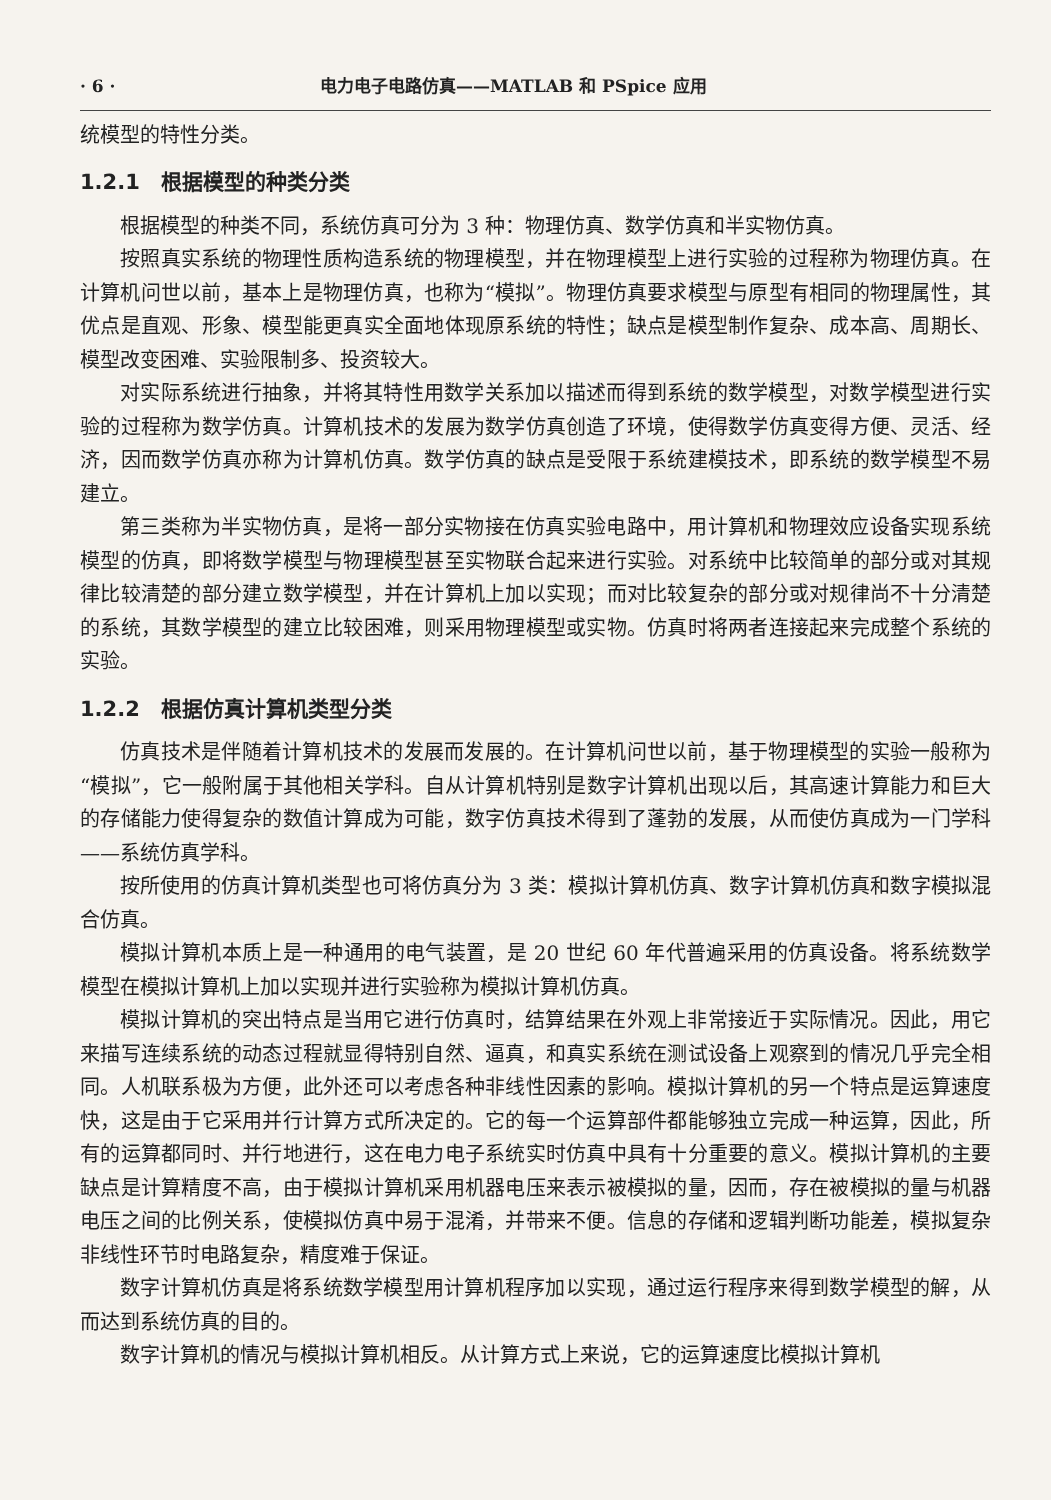· 6 · 电力电子电路仿真——MATLAB 和 PSpice 应用
统模型的特性分类。
1.2.1　根据模型的种类分类
根据模型的种类不同，系统仿真可分为 3 种：物理仿真、数学仿真和半实物仿真。
按照真实系统的物理性质构造系统的物理模型，并在物理模型上进行实验的过程称为物理仿真。在计算机问世以前，基本上是物理仿真，也称为“模拟”。物理仿真要求模型与原型有相同的物理属性，其优点是直观、形象、模型能更真实全面地体现原系统的特性；缺点是模型制作复杂、成本高、周期长、模型改变困难、实验限制多、投资较大。
对实际系统进行抽象，并将其特性用数学关系加以描述而得到系统的数学模型，对数学模型进行实验的过程称为数学仿真。计算机技术的发展为数学仿真创造了环境，使得数学仿真变得方便、灵活、经济，因而数学仿真亦称为计算机仿真。数学仿真的缺点是受限于系统建模技术，即系统的数学模型不易建立。
第三类称为半实物仿真，是将一部分实物接在仿真实验电路中，用计算机和物理效应设备实现系统模型的仿真，即将数学模型与物理模型甚至实物联合起来进行实验。对系统中比较简单的部分或对其规律比较清楚的部分建立数学模型，并在计算机上加以实现；而对比较复杂的部分或对规律尚不十分清楚的系统，其数学模型的建立比较困难，则采用物理模型或实物。仿真时将两者连接起来完成整个系统的实验。
1.2.2　根据仿真计算机类型分类
仿真技术是伴随着计算机技术的发展而发展的。在计算机问世以前，基于物理模型的实验一般称为“模拟”，它一般附属于其他相关学科。自从计算机特别是数字计算机出现以后，其高速计算能力和巨大的存储能力使得复杂的数值计算成为可能，数字仿真技术得到了蓬勃的发展，从而使仿真成为一门学科——系统仿真学科。
按所使用的仿真计算机类型也可将仿真分为 3 类：模拟计算机仿真、数字计算机仿真和数字模拟混合仿真。
模拟计算机本质上是一种通用的电气装置，是 20 世纪 60 年代普遍采用的仿真设备。将系统数学模型在模拟计算机上加以实现并进行实验称为模拟计算机仿真。
模拟计算机的突出特点是当用它进行仿真时，结算结果在外观上非常接近于实际情况。因此，用它来描写连续系统的动态过程就显得特别自然、逼真，和真实系统在测试设备上观察到的情况几乎完全相同。人机联系极为方便，此外还可以考虑各种非线性因素的影响。模拟计算机的另一个特点是运算速度快，这是由于它采用并行计算方式所决定的。它的每一个运算部件都能够独立完成一种运算，因此，所有的运算都同时、并行地进行，这在电力电子系统实时仿真中具有十分重要的意义。模拟计算机的主要缺点是计算精度不高，由于模拟计算机采用机器电压来表示被模拟的量，因而，存在被模拟的量与机器电压之间的比例关系，使模拟仿真中易于混淆，并带来不便。信息的存储和逻辑判断功能差，模拟复杂非线性环节时电路复杂，精度难于保证。
数字计算机仿真是将系统数学模型用计算机程序加以实现，通过运行程序来得到数学模型的解，从而达到系统仿真的目的。
数字计算机的情况与模拟计算机相反。从计算方式上来说，它的运算速度比模拟计算机